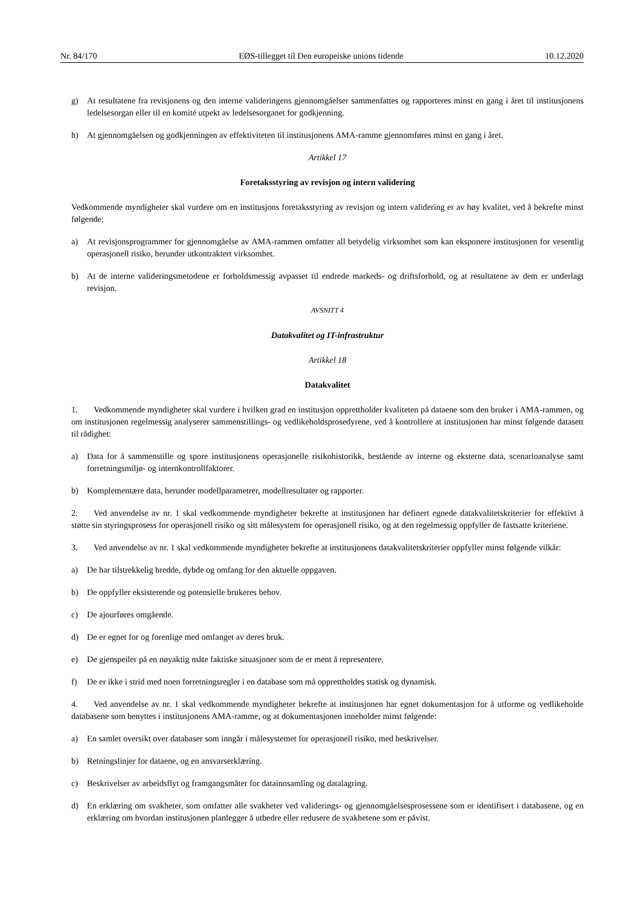Nr. 84/170 EØS-tillegget til Den europeiske unions tidende 10.12.2020
g) At resultatene fra revisjonens og den interne valideringens gjennomgåelser sammenfattes og rapporteres minst en gang i året til institusjonens ledelsesorgan eller til en komité utpekt av ledelsesorganet for godkjenning.
h) At gjennomgåelsen og godkjenningen av effektiviteten til institusjonens AMA-ramme gjennomføres minst en gang i året.
Artikkel 17
Foretaksstyring av revisjon og intern validering
Vedkommende myndigheter skal vurdere om en institusjons foretaksstyring av revisjon og intern validering er av høy kvalitet, ved å bekrefte minst følgende:
a) At revisjonsprogrammer for gjennomgåelse av AMA-rammen omfatter all betydelig virksomhet som kan eksponere institusjonen for vesentlig operasjonell risiko, herunder utkontraktert virksomhet.
b) At de interne valideringsmetodene er forholdsmessig avpasset til endrede markeds- og driftsforhold, og at resultatene av dem er underlagt revisjon.
AVSNITT 4
Datakvalitet og IT-infrastruktur
Artikkel 18
Datakvalitet
1. Vedkommende myndigheter skal vurdere i hvilken grad en institusjon opprettholder kvaliteten på dataene som den bruker i AMA-rammen, og om institusjonen regelmessig analyserer sammenstillings- og vedlikeholdsprosedyrene, ved å kontrollere at institusjonen har minst følgende datasett til rådighet:
a) Data for å sammenstille og spore institusjonens operasjonelle risikohistorikk, bestående av interne og eksterne data, scenarioanalyse samt forretningsmiljø- og internkontrollfaktorer.
b) Komplementære data, herunder modellparametrer, modellresultater og rapporter.
2. Ved anvendelse av nr. 1 skal vedkommende myndigheter bekrefte at institusjonen har definert egnede datakvalitets­kriterier for effektivt å støtte sin styringsprosess for operasjonell risiko og sitt målesystem for operasjonell risiko, og at den regelmessig oppfyller de fastsatte kriteriene.
3. Ved anvendelse av nr. 1 skal vedkommende myndigheter bekrefte at institusjonens datakvalitetskriterier oppfyller minst følgende vilkår:
a) De har tilstrekkelig bredde, dybde og omfang for den aktuelle oppgaven.
b) De oppfyller eksisterende og potensielle brukeres behov.
c) De ajourføres omgående.
d) De er egnet for og forenlige med omfanget av deres bruk.
e) De gjenspeiler på en nøyaktig måte faktiske situasjoner som de er ment å representere.
f) De er ikke i strid med noen forretningsregler i en database som må opprettholdes statisk og dynamisk.
4. Ved anvendelse av nr. 1 skal vedkommende myndigheter bekrefte at institusjonen har egnet dokumentasjon for å utforme og vedlikeholde databasene som benyttes i institusjonens AMA-ramme, og at dokumentasjonen inneholder minst følgende:
a) En samlet oversikt over databaser som inngår i målesystemet for operasjonell risiko, med beskrivelser.
b) Retningslinjer for dataene, og en ansvarserklæring.
c) Beskrivelser av arbeidsflyt og framgangsmåter for datainnsamling og datalagring.
d) En erklæring om svakheter, som omfatter alle svakheter ved validerings- og gjennomgåelsesprosessene som er identifisert i databasene, og en erklæring om hvordan institusjonen planlegger å utbedre eller redusere de svakhetene som er påvist.